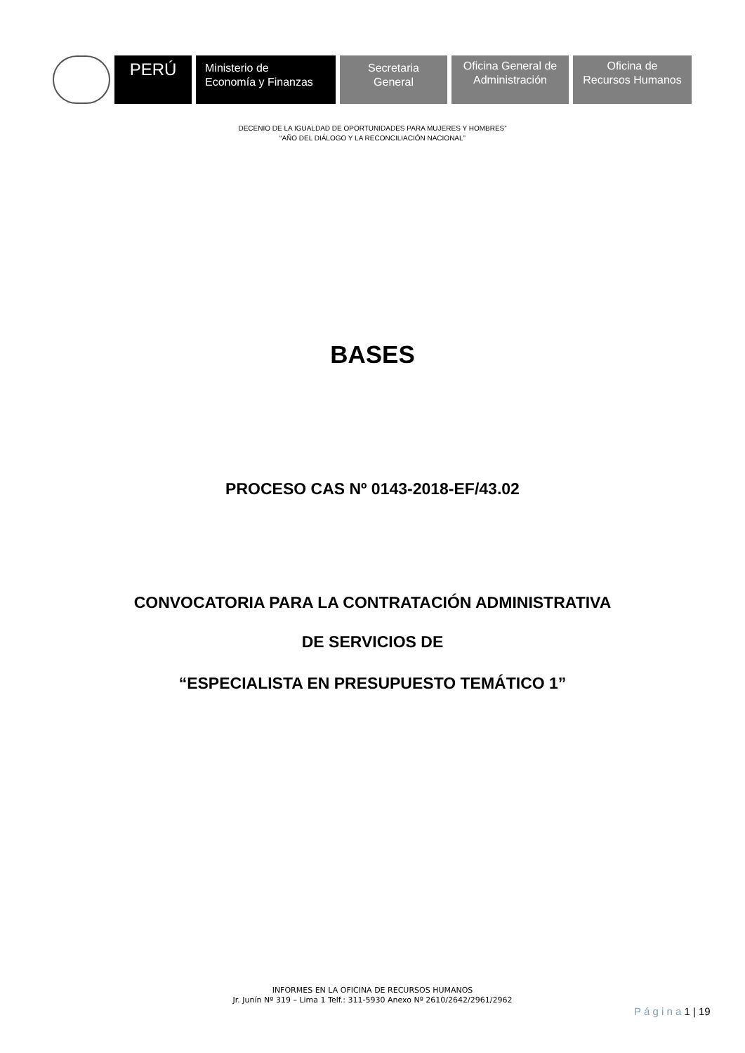PERÚ
Ministerio de
Economía y Finanzas
Secretaria
General
Oficina General de
Administración
Oficina de
Recursos Humanos
DECENIO DE LA IGUALDAD DE OPORTUNIDADES PARA MUJERES Y HOMBRES”
“AÑO DEL DIÁLOGO Y LA RECONCILIACIÓN NACIONAL”
BASES
PROCESO CAS Nº 0143-2018-EF/43.02
CONVOCATORIA PARA LA CONTRATACIÓN ADMINISTRATIVA
DE SERVICIOS DE
“ESPECIALISTA EN PRESUPUESTO TEMÁTICO 1”
INFORMES EN LA OFICINA DE RECURSOS HUMANOS
Jr. Junín Nº 319 – Lima 1 Telf.: 311-5930 Anexo Nº 2610/2642/2961/2962
P á g i n a 1 | 19